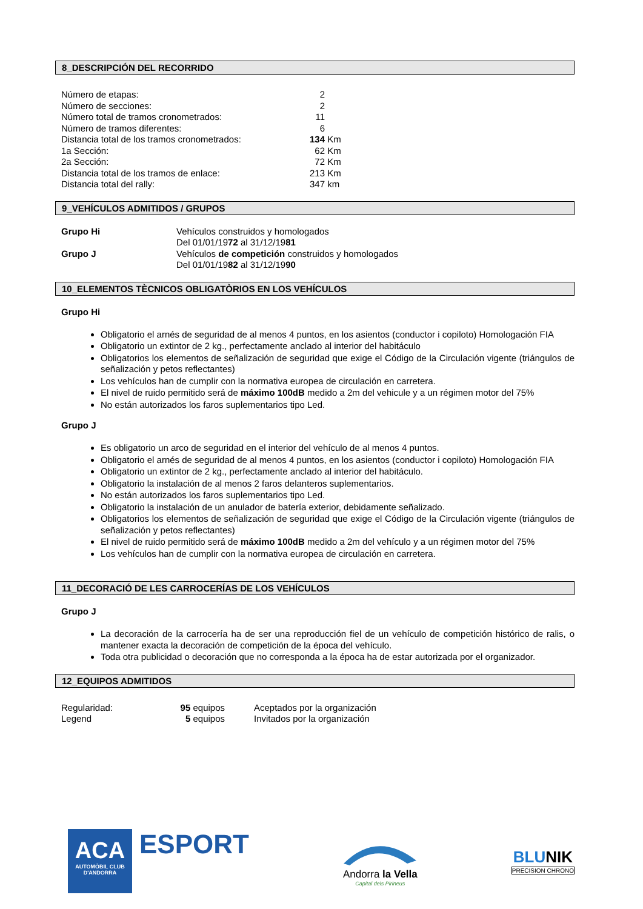8_DESCRIPCIÓN DEL RECORRIDO
| Número de etapas: | 2 | |
| Número de secciones: | 2 | |
| Número total de tramos cronometrados: | 11 | |
| Número de tramos diferentes: | 6 | |
| Distancia total de los tramos cronometrados: | 134 | Km |
| 1a Sección: | 62 | Km |
| 2a Sección: | 72 | Km |
| Distancia total de los tramos de enlace: | 213 | Km |
| Distancia total del rally: | 347 | km |
9_VEHÍCULOS ADMITIDOS / GRUPOS
| Grupo Hi | Vehículos construidos y homologados Del 01/01/19 72 al 31/12/19 81 |
| Grupo J | Vehículos de competición construidos y homologados Del 01/01/19 82 al 31/12/19 90 |
10_ELEMENTOS TÈCNICOS OBLIGATÒRIOS EN LOS VEHÍCULOS
Grupo Hi
Obligatorio el arnés de seguridad de al menos 4 puntos, en los asientos (conductor i copiloto) Homologación FIA
Obligatorio un extintor de 2 kg., perfectamente anclado al interior del habitáculo
Obligatorios los elementos de señalización de seguridad que exige el Código de la Circulación vigente (triángulos de señalización y petos reflectantes)
Los vehículos han de cumplir con la normativa europea de circulación en carretera.
El nivel de ruido permitido será de máximo 100dB medido a 2m del vehicule y a un régimen motor del 75%
No están autorizados los faros suplementarios tipo Led.
Grupo J
Es obligatorio un arco de seguridad en el interior del vehículo de al menos 4 puntos.
Obligatorio el arnés de seguridad de al menos 4 puntos, en los asientos (conductor i copiloto) Homologación FIA
Obligatorio un extintor de 2 kg., perfectamente anclado al interior del habitáculo.
Obligatorio la instalación de al menos 2 faros delanteros suplementarios.
No están autorizados los faros suplementarios tipo Led.
Obligatorio la instalación de un anulador de batería exterior, debidamente señalizado.
Obligatorios los elementos de señalización de seguridad que exige el Código de la Circulación vigente (triángulos de señalización y petos reflectantes)
El nivel de ruido permitido será de máximo 100dB medido a 2m del vehículo y a un régimen motor del 75%
Los vehículos han de cumplir con la normativa europea de circulación en carretera.
11_DECORACIÓ DE LES CARROCERÍAS DE LOS VEHÍCULOS
Grupo J
La decoración de la carrocería ha de ser una reproducción fiel de un vehículo de competición histórico de ralis, o mantener exacta la decoración de competición de la época del vehículo.
Toda otra publicidad o decoración que no corresponda a la época ha de estar autorizada por el organizador.
12_EQUIPOS ADMITIDOS
| Regularidad: | 95 equipos | Aceptados por la organización |
| Legend | 5 equipos | Invitados por la organización |
ACA
AUTOMÒBIL CLUB
D'ANDORRA
ESPORT
Andorra la Vella
Capital dels Pirineus
BLUNIK
PRECISION CHRONO